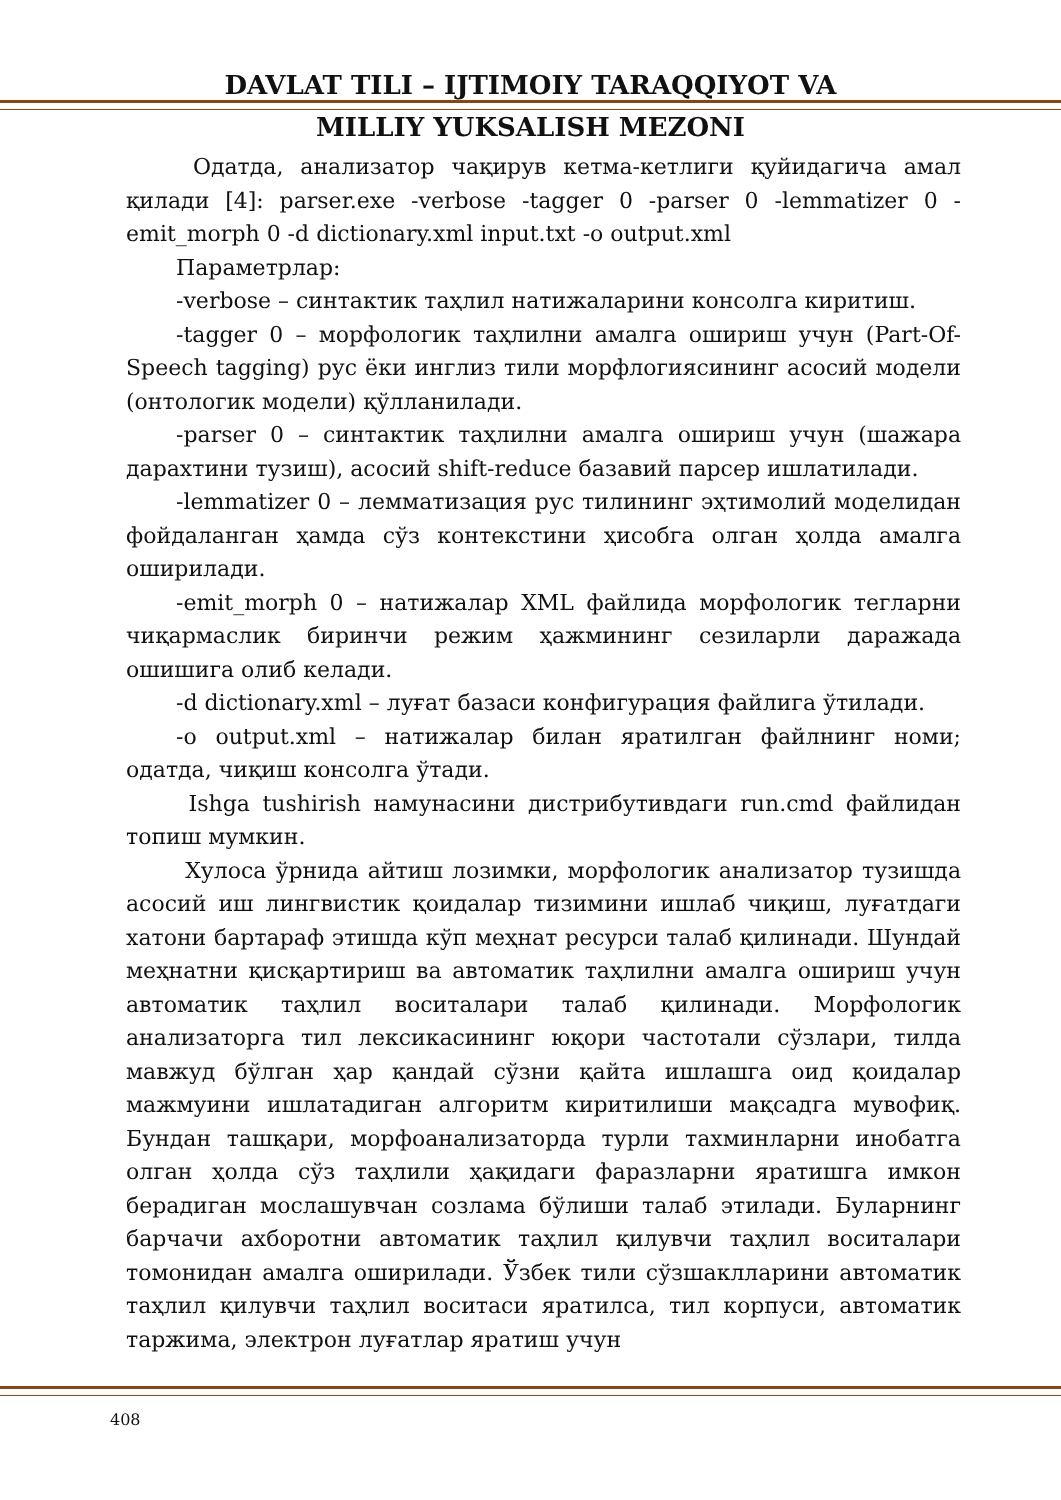DAVLAT TILI – IJTIMOIY TARAQQIYOT VA
MILLIY YUKSALISH MEZONI
Одатда, анализатор чақирув кетма-кетлиги қуйидагича амал қилади [4]: parser.exe -verbose -tagger 0 -parser 0 -lemmatizer 0 -emit_morph 0 -d dictionary.xml input.txt -o output.xml
Параметрлар:
-verbose – синтактик таҳлил натижаларини консолга киритиш.
-tagger 0 – морфологик таҳлилни амалга ошириш учун (Part-Of-Speech tagging) рус ёки инглиз тили морфлогиясининг асосий модели (онтологик модели) қўлланилади.
-parser 0 – синтактик таҳлилни амалга ошириш учун (шажара дарахтини тузиш), асосий shift-reduce базавий парсер ишлатилади.
-lemmatizer 0 – лемматизация рус тилининг эҳтимолий моделидан фойдаланган ҳамда сўз контекстини ҳисобга олган ҳолда амалга оширилади.
-emit_morph 0 – натижалар XML файлида морфологик тегларни чиқармаслик биринчи режим ҳажмининг сезиларли даражада ошишига олиб келади.
-d dictionary.xml – луғат базаси конфигурация файлига ўтилади.
-o output.xml – натижалар билан яратилган файлнинг номи; одатда, чиқиш консолга ўтади.
Ishga tushirish намунасини дистрибутивдаги run.cmd файлидан топиш мумкин.
Хулоса ўрнида айтиш лозимки, морфологик анализатор тузишда асосий иш лингвистик қоидалар тизимини ишлаб чиқиш, луғатдаги хатони бартараф этишда кўп меҳнат ресурси талаб қилинади. Шундай меҳнатни қисқартириш ва автоматик таҳлилни амалга ошириш учун автоматик таҳлил воситалари талаб қилинади. Морфологик анализаторга тил лексикасининг юқори частотали сўзлари, тилда мавжуд бўлган ҳар қандай сўзни қайта ишлашга оид қоидалар мажмуини ишлатадиган алгоритм киритилиши мақсадга мувофиқ. Бундан ташқари, морфоанализаторда турли тахминларни инобатга олган ҳолда сўз таҳлили ҳақидаги фаразларни яратишга имкон берадиган мослашувчан созлама бўлиши талаб этилади. Буларнинг барчачи ахборотни автоматик таҳлил қилувчи таҳлил воситалари томонидан амалга оширилади. Ўзбек тили сўзшаклларини автоматик таҳлил қилувчи таҳлил воситаси яратилса, тил корпуси, автоматик таржима, электрон луғатлар яратиш учун
408